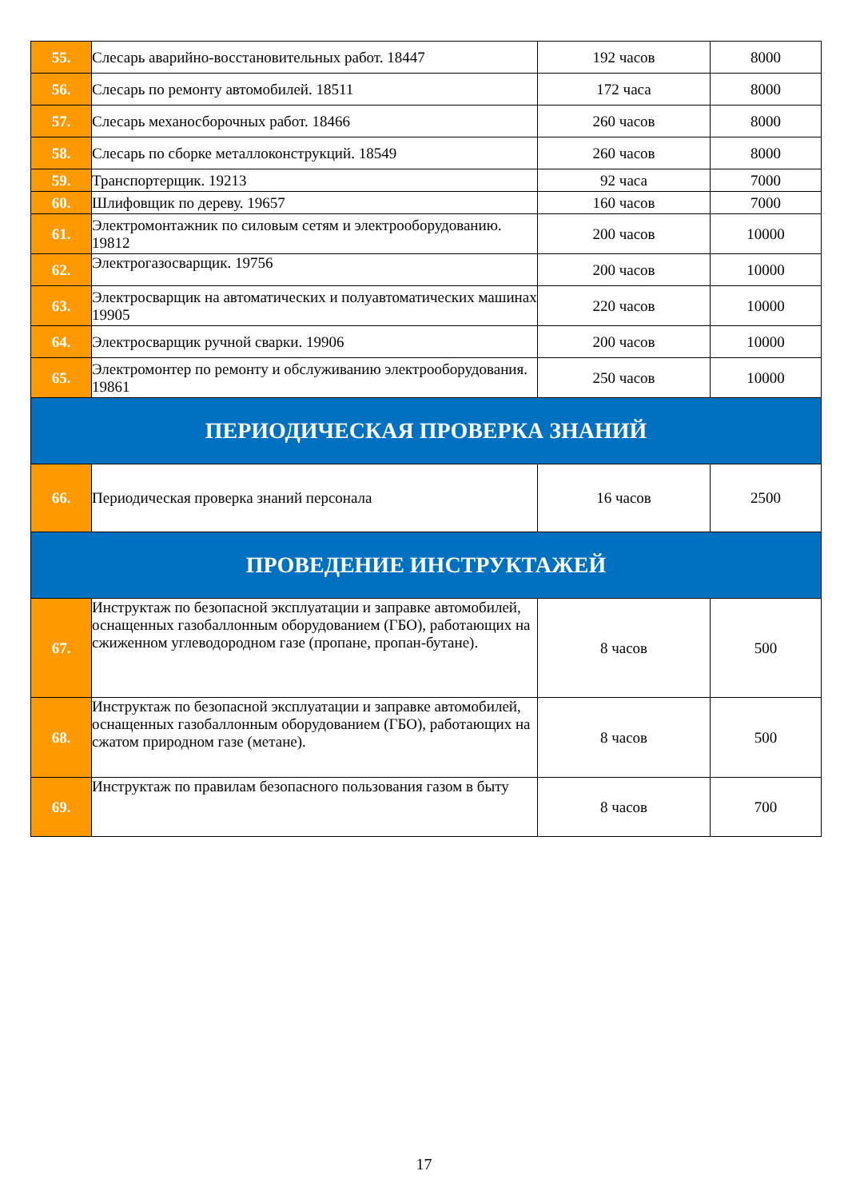| 55. | Слесарь аварийно-восстановительных работ. 18447 | 192 часов | 8000 |
| 56. | Слесарь по ремонту автомобилей. 18511 | 172 часа | 8000 |
| 57. | Слесарь механосборочных работ. 18466 | 260 часов | 8000 |
| 58. | Слесарь по сборке металлоконструкций. 18549 | 260 часов | 8000 |
| 59. | Транспортерщик. 19213 | 92 часа | 7000 |
| 60. | Шлифовщик по дереву. 19657 | 160 часов | 7000 |
| 61. | Электромонтажник по силовым сетям и электрооборудованию. 19812 | 200 часов | 10000 |
| 62. | Электрогазосварщик. 19756 | 200 часов | 10000 |
| 63. | Электросварщик на автоматических и полуавтоматических машинах 19905 | 220 часов | 10000 |
| 64. | Электросварщик ручной сварки. 19906 | 200 часов | 10000 |
| 65. | Электромонтер по ремонту и обслуживанию электрооборудования. 19861 | 250 часов | 10000 |
| ПЕРИОДИЧЕСКАЯ ПРОВЕРКА ЗНАНИЙ | | | |
| 66. | Периодическая проверка знаний персонала | 16 часов | 2500 |
| ПРОВЕДЕНИЕ ИНСТРУКТАЖЕЙ | | | |
| 67. | Инструктаж по безопасной эксплуатации и заправке автомобилей, оснащенных газобаллонным оборудованием (ГБО), работающих на сжиженном углеводородном газе (пропане, пропан-бутане). | 8 часов | 500 |
| 68. | Инструктаж по безопасной эксплуатации и заправке автомобилей, оснащенных газобаллонным оборудованием (ГБО), работающих на сжатом природном газе (метане). | 8 часов | 500 |
| 69. | Инструктаж по правилам безопасного пользования газом в быту | 8 часов | 700 |
17